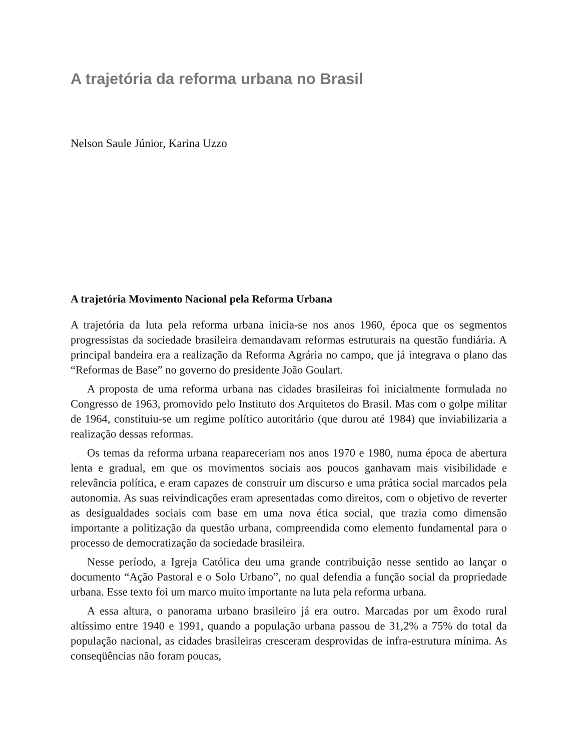A trajetória da reforma urbana no Brasil
Nelson Saule Júnior, Karina Uzzo
A trajetória Movimento Nacional pela Reforma Urbana
A trajetória da luta pela reforma urbana inicia-se nos anos 1960, época que os segmentos progressistas da sociedade brasileira demandavam reformas estruturais na questão fundiária. A principal bandeira era a realização da Reforma Agrária no campo, que já integrava o plano das “Reformas de Base” no governo do presidente João Goulart.
A proposta de uma reforma urbana nas cidades brasileiras foi inicialmente formulada no Congresso de 1963, promovido pelo Instituto dos Arquitetos do Brasil. Mas com o golpe militar de 1964, constituiu-se um regime político autoritário (que durou até 1984) que inviabilizaria a realização dessas reformas.
Os temas da reforma urbana reapareceriam nos anos 1970 e 1980, numa época de abertura lenta e gradual, em que os movimentos sociais aos poucos ganhavam mais visibilidade e relevância política, e eram capazes de construir um discurso e uma prática social marcados pela autonomia. As suas reivindicações eram apresentadas como direitos, com o objetivo de reverter as desigualdades sociais com base em uma nova ética social, que trazia como dimensão importante a politização da questão urbana, compreendida como elemento fundamental para o processo de democratização da sociedade brasileira.
Nesse período, a Igreja Católica deu uma grande contribuição nesse sentido ao lançar o documento “Ação Pastoral e o Solo Urbano”, no qual defendia a função social da propriedade urbana. Esse texto foi um marco muito importante na luta pela reforma urbana.
A essa altura, o panorama urbano brasileiro já era outro. Marcadas por um êxodo rural altíssimo entre 1940 e 1991, quando a população urbana passou de 31,2% a 75% do total da população nacional, as cidades brasileiras cresceram desprovidas de infra-estrutura mínima. As conseqüências não foram poucas,